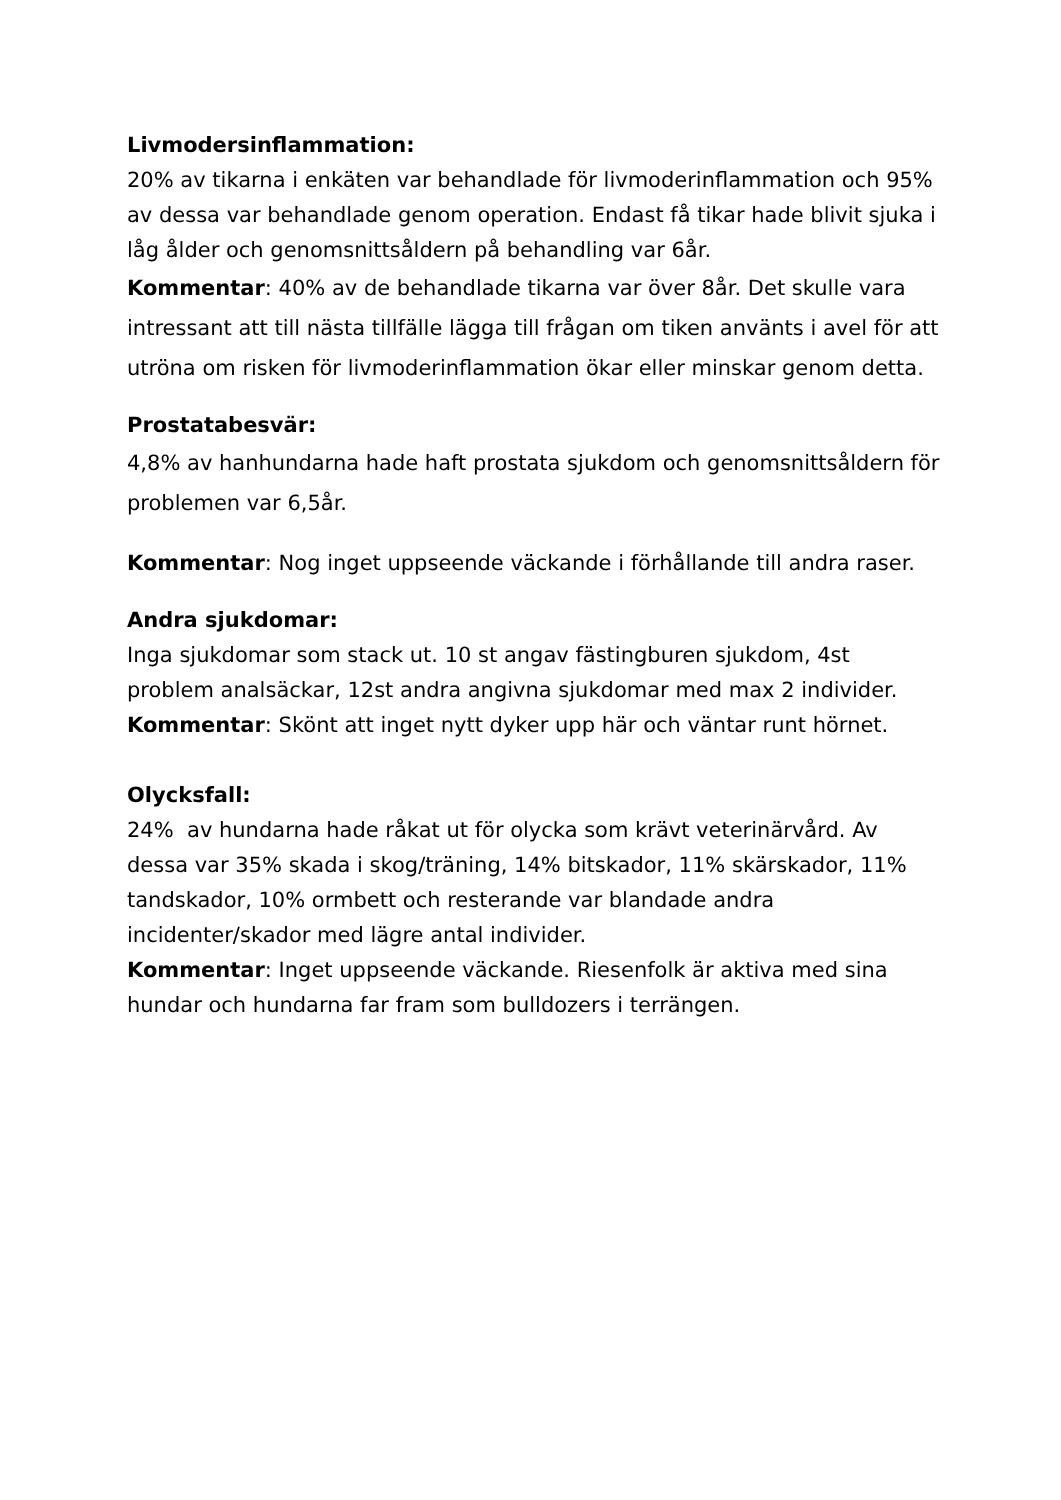Livmodersinflammation:
20% av tikarna i enkäten var behandlade för livmoderinflammation och 95% av dessa var behandlade genom operation. Endast få tikar hade blivit sjuka i låg ålder och genomsnittsåldern på behandling var 6år.
Kommentar: 40% av de behandlade tikarna var över 8år. Det skulle vara intressant att till nästa tillfälle lägga till frågan om tiken använts i avel för att utröna om risken för livmoderinflammation ökar eller minskar genom detta.
Prostatabesvär:
4,8% av hanhundarna hade haft prostata sjukdom och genomsnittsåldern för problemen var 6,5år.
Kommentar: Nog inget uppseende väckande i förhållande till andra raser.
Andra sjukdomar:
Inga sjukdomar som stack ut. 10 st angav fästingburen sjukdom, 4st problem analsäckar, 12st andra angivna sjukdomar med max 2 individer.
Kommentar: Skönt att inget nytt dyker upp här och väntar runt hörnet.
Olycksfall:
24% av hundarna hade råkat ut för olycka som krävt veterinärvård. Av dessa var 35% skada i skog/träning, 14% bitskador, 11% skärskador, 11% tandskador, 10% ormbett och resterande var blandade andra incidenter/skador med lägre antal individer.
Kommentar: Inget uppseende väckande. Riesenfolk är aktiva med sina hundar och hundarna far fram som bulldozers i terrängen.